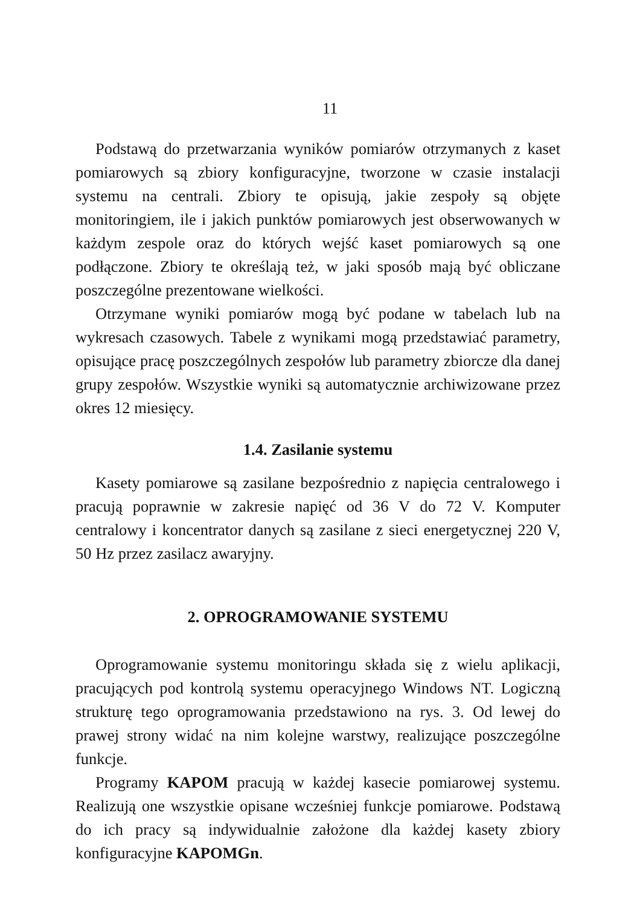11
Podstawą do przetwarzania wyników pomiarów otrzymanych z kaset pomiarowych są zbiory konfiguracyjne, tworzone w czasie instalacji systemu na centrali. Zbiory te opisują, jakie zespoły są objęte monitoringiem, ile i jakich punktów pomiarowych jest obserwowanych w każdym zespole oraz do których wejść kaset pomiarowych są one podłączone. Zbiory te określają też, w jaki sposób mają być obliczane poszczególne prezentowane wielkości.
Otrzymane wyniki pomiarów mogą być podane w tabelach lub na wykresach czasowych. Tabele z wynikami mogą przedstawiać parametry, opisujące pracę poszczególnych zespołów lub parametry zbiorcze dla danej grupy zespołów. Wszystkie wyniki są automatycznie archiwizowane przez okres 12 miesięcy.
1.4. Zasilanie systemu
Kasety pomiarowe są zasilane bezpośrednio z napięcia centralowego i pracują poprawnie w zakresie napięć od 36 V do 72 V. Komputer centralowy i koncentrator danych są zasilane z sieci energetycznej 220 V, 50 Hz przez zasilacz awaryjny.
2. OPROGRAMOWANIE SYSTEMU
Oprogramowanie systemu monitoringu składa się z wielu aplikacji, pracujących pod kontrolą systemu operacyjnego Windows NT. Logiczną strukturę tego oprogramowania przedstawiono na rys. 3. Od lewej do prawej strony widać na nim kolejne warstwy, realizujące poszczególne funkcje.
Programy KAPOM pracują w każdej kasecie pomiarowej systemu. Realizują one wszystkie opisane wcześniej funkcje pomiarowe. Podstawą do ich pracy są indywidualnie założone dla każdej kasety zbiory konfiguracyjne KAPOMGn.